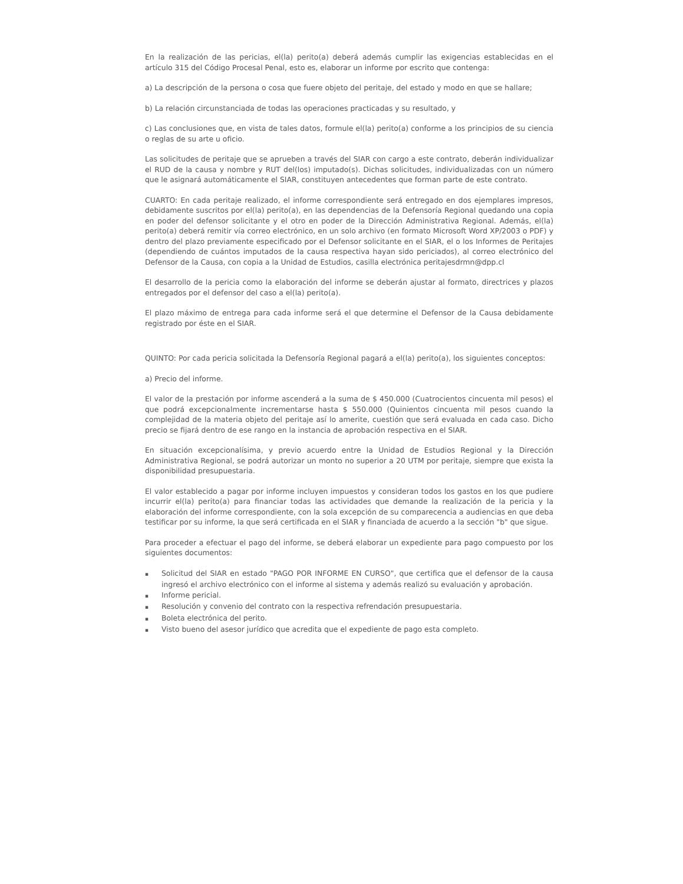En la realización de las pericias, el(la) perito(a) deberá además cumplir las exigencias establecidas en el artículo 315 del Código Procesal Penal, esto es, elaborar un informe por escrito que contenga:
a) La descripción de la persona o cosa que fuere objeto del peritaje, del estado y modo en que se hallare;
b) La relación circunstanciada de todas las operaciones practicadas y su resultado, y
c) Las conclusiones que, en vista de tales datos, formule el(la) perito(a) conforme a los principios de su ciencia o reglas de su arte u oficio.
Las solicitudes de peritaje que se aprueben a través del SIAR con cargo a este contrato, deberán individualizar el RUD de la causa y nombre y RUT del(los) imputado(s). Dichas solicitudes, individualizadas con un número que le asignará automáticamente el SIAR, constituyen antecedentes que forman parte de este contrato.
CUARTO: En cada peritaje realizado, el informe correspondiente será entregado en dos ejemplares impresos, debidamente suscritos por el(la) perito(a), en las dependencias de la Defensoría Regional quedando una copia en poder del defensor solicitante y el otro en poder de la Dirección Administrativa Regional. Además, el(la) perito(a) deberá remitir vía correo electrónico, en un solo archivo (en formato Microsoft Word XP/2003 o PDF) y dentro del plazo previamente especificado por el Defensor solicitante en el SIAR, el o los Informes de Peritajes (dependiendo de cuántos imputados de la causa respectiva hayan sido periciados), al correo electrónico del Defensor de la Causa, con copia a la Unidad de Estudios, casilla electrónica peritajesdrmn@dpp.cl
El desarrollo de la pericia como la elaboración del informe se deberán ajustar al formato, directrices y plazos entregados por el defensor del caso a el(la) perito(a).
El plazo máximo de entrega para cada informe será el que determine el Defensor de la Causa debidamente registrado por éste en el SIAR.
QUINTO: Por cada pericia solicitada la Defensoría Regional pagará a el(la) perito(a), los siguientes conceptos:
a) Precio del informe.
El valor de la prestación por informe ascenderá a la suma de $ 450.000 (Cuatrocientos cincuenta mil pesos) el que podrá excepcionalmente incrementarse hasta $ 550.000 (Quinientos cincuenta mil pesos cuando la complejidad de la materia objeto del peritaje así lo amerite, cuestión que será evaluada en cada caso. Dicho precio se fijará dentro de ese rango en la instancia de aprobación respectiva en el SIAR.
En situación excepcionalísima, y previo acuerdo entre la Unidad de Estudios Regional y la Dirección Administrativa Regional, se podrá autorizar un monto no superior a 20 UTM por peritaje, siempre que exista la disponibilidad presupuestaria.
El valor establecido a pagar por informe incluyen impuestos y consideran todos los gastos en los que pudiere incurrir el(la) perito(a) para financiar todas las actividades que demande la realización de la pericia y la elaboración del informe correspondiente, con la sola excepción de su comparecencia a audiencias en que deba testificar por su informe, la que será certificada en el SIAR y financiada de acuerdo a la sección "b" que sigue.
Para proceder a efectuar el pago del informe, se deberá elaborar un expediente para pago compuesto por los siguientes documentos:
▪ Solicitud del SIAR en estado "PAGO POR INFORME EN CURSO", que certifica que el defensor de la causa ingresó el archivo electrónico con el informe al sistema y además realizó su evaluación y aprobación.
▪ Informe pericial.
▪ Resolución y convenio del contrato con la respectiva refrendación presupuestaria.
▪ Boleta electrónica del perito.
▪ Visto bueno del asesor jurídico que acredita que el expediente de pago esta completo.